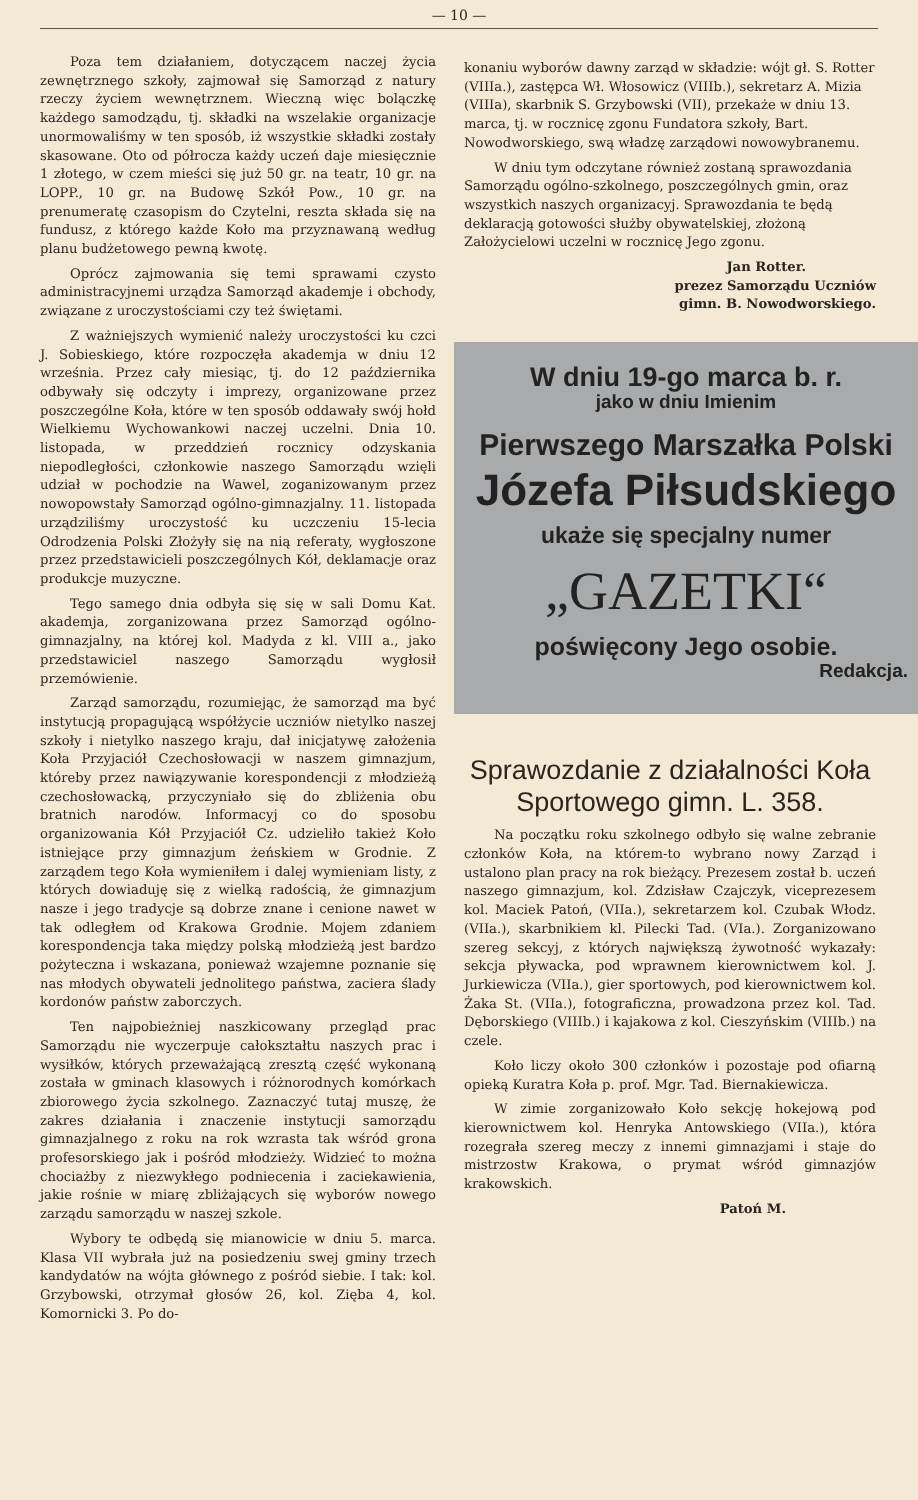— 10 —
Poza tem działaniem, dotyczącem naczej życia zewnętrznego szkoły, zajmował się Samorząd z natury rzeczy życiem wewnętrznem. Wieczną więc bolączkę każdego samodządu, tj. składki na wszelakie organizacje unormowaliśmy w ten sposób, iż wszystkie składki zostały skasowane. Oto od półrocza każdy uczeń daje miesięcznie 1 złotego, w czem mieści się już 50 gr. na teatr, 10 gr. na LOPP., 10 gr. na Budowę Szkół Pow., 10 gr. na prenumeratę czasopism do Czytelni, reszta składa się na fundusz, z którego każde Koło ma przyznawaną według planu budżetowego pewną kwotę.
Oprócz zajmowania się temi sprawami czysto administracyjnemi urządza Samorząd akademje i obchody, związane z uroczystościami czy też świętami.
Z ważniejszych wymienić należy uroczystości ku czci J. Sobieskiego, które rozpoczęła akademja w dniu 12 września. Przez cały miesiąc, tj. do 12 października odbywały się odczyty i imprezy, organizowane przez poszczególne Koła, które w ten sposób oddawały swój hołd Wielkiemu Wychowankowi naczej uczelni. Dnia 10. listopada, w przeddzień rocznicy odzyskania niepodległości, członkowie naszego Samorządu wzięli udział w pochodzie na Wawel, zoganizowanym przez nowopowstały Samorząd ogólno-gimnazjalny. 11. listopada urządziliśmy uroczystość ku uczczeniu 15-lecia Odrodzenia Polski Złożyły się na nią referaty, wygłoszone przez przedstawicieli poszczególnych Kół, deklamacje oraz produkcje muzyczne.
Tego samego dnia odbyła się się w sali Domu Kat. akademja, zorganizowana przez Samorząd ogólno-gimnazjalny, na której kol. Madyda z kl. VIII a., jako przedstawiciel naszego Samorządu wygłosił przemówienie.
Zarząd samorządu, rozumiejąc, że samorząd ma być instytucją propagującą współżycie uczniów nietylko naszej szkoły i nietylko naszego kraju, dał inicjatywę założenia Koła Przyjaciół Czechosłowacji w naszem gimnazjum, któreby przez nawiązywanie korespondencji z młodzieżą czechosłowacką, przyczyniało się do zbliżenia obu bratnich narodów. Informacyj co do sposobu organizowania Kół Przyjaciół Cz. udzieliło takież Koło istniejące przy gimnazjum żeńskiem w Grodnie. Z zarządem tego Koła wymieniłem i dalej wymieniam listy, z których dowiaduję się z wielką radością, że gimnazjum nasze i jego tradycje są dobrze znane i cenione nawet w tak odległem od Krakowa Grodnie. Mojem zdaniem korespondencja taka między polską młodzieżą jest bardzo pożyteczna i wskazana, ponieważ wzajemne poznanie się nas młodych obywateli jednolitego państwa, zaciera ślady kordonów państw zaborczych.
Ten najpobieżniej naszkicowany przegląd prac Samorządu nie wyczerpuje całokształtu naszych prac i wysiłków, których przeważającą zresztą część wykonaną została w gminach klasowych i różnorodnych komórkach zbiorowego życia szkolnego. Zaznaczyć tutaj muszę, że zakres działania i znaczenie instytucji samorządu gimnazjalnego z roku na rok wzrasta tak wśród grona profesorskiego jak i pośród młodzieży. Widzieć to można chociażby z niezwykłego podniecenia i zaciekawienia, jakie rośnie w miarę zbliżających się wyborów nowego zarządu samorządu w naszej szkole.
Wybory te odbędą się mianowicie w dniu 5. marca. Klasa VII wybrała już na posiedzeniu swej gminy trzech kandydatów na wójta głównego z pośród siebie. I tak: kol. Grzybowski, otrzymał głosów 26, kol. Zięba 4, kol. Komornicki 3. Po do-
konaniu wyborów dawny zarząd w składzie: wójt gł. S. Rotter (VIIIa.), zastępca Wł. Włosowicz (VIIIb.), sekretarz A. Mizia (VIIIa), skarbnik S. Grzybowski (VII), przekaże w dniu 13. marca, tj. w rocznicę zgonu Fundatora szkoły, Bart. Nowodworskiego, swą władzę zarządowi nowowybranemu.
W dniu tym odczytane również zostaną sprawozdania Samorządu ogólno-szkolnego, poszczególnych gmin, oraz wszystkich naszych organizacyj. Sprawozdania te będą deklaracją gotowości służby obywatelskiej, złożoną Założycielowi uczelni w rocznicę Jego zgonu.
Jan Rotter.
prezez Samorządu Uczniów
gimn. B. Nowodworskiego.
W dniu 19-go marca b. r.
jako w dniu Imienim
Pierwszego Marszałka Polski
Józefa Piłsudskiego
ukaże się specjalny numer
„GAZETKI“
poświęcony Jego osobie.
Redakcja.
Sprawozdanie z działalności Koła Sportowego gimn. L. 358.
Na początku roku szkolnego odbyło się walne zebranie członków Koła, na którem-to wybrano nowy Zarząd i ustalono plan pracy na rok bieżący. Prezesem został b. uczeń naszego gimnazjum, kol. Zdzisław Czajczyk, viceprezesem kol. Maciek Patoń, (VIIa.), sekretarzem kol. Czubak Włodz. (VIIa.), skarbnikiem kl. Pilecki Tad. (VIa.). Zorganizowano szereg sekcyj, z których największą żywotność wykazały: sekcja pływacka, pod wprawnem kierownictwem kol. J. Jurkiewicza (VIIa.), gier sportowych, pod kierownictwem kol. Żaka St. (VIIa.), fotograficzna, prowadzona przez kol. Tad. Dęborskiego (VIIIb.) i kajakowa z kol. Cieszyńskim (VIIIb.) na czele.
Koło liczy około 300 członków i pozostaje pod ofiarną opieką Kuratra Koła p. prof. Mgr. Tad. Biernakiewicza.
W zimie zorganizowało Koło sekcję hokejową pod kierownictwem kol. Henryka Antowskiego (VIIa.), która rozegrała szereg meczy z innemi gimnazjami i staje do mistrzostw Krakowa, o prymat wśród gimnazjów krakowskich.
Patoń M.